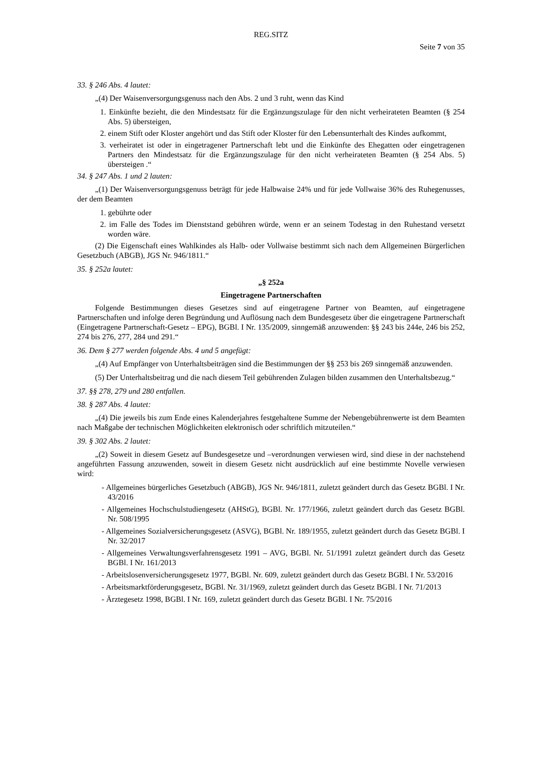REG.SITZ
Seite 7 von 35
33. § 246 Abs. 4 lautet:
„(4) Der Waisenversorgungsgenuss nach den Abs. 2 und 3 ruht, wenn das Kind
1. Einkünfte bezieht, die den Mindestsatz für die Ergänzungszulage für den nicht verheirateten Beamten (§ 254 Abs. 5) übersteigen,
2. einem Stift oder Kloster angehört und das Stift oder Kloster für den Lebensunterhalt des Kindes aufkommt,
3. verheiratet ist oder in eingetragener Partnerschaft lebt und die Einkünfte des Ehegatten oder eingetragenen Partners den Mindestsatz für die Ergänzungszulage für den nicht verheirateten Beamten (§ 254 Abs. 5) übersteigen .“
34. § 247 Abs. 1 und 2 lauten:
„(1) Der Waisenversorgungsgenuss beträgt für jede Halbwaise 24% und für jede Vollwaise 36% des Ruhegenusses, der dem Beamten
1. gebührte oder
2. im Falle des Todes im Dienststand gebühren würde, wenn er an seinem Todestag in den Ruhestand versetzt worden wäre.
(2) Die Eigenschaft eines Wahlkindes als Halb- oder Vollwaise bestimmt sich nach dem Allgemeinen Bürgerlichen Gesetzbuch (ABGB), JGS Nr. 946/1811.“
35. § 252a lautet:
„§ 252a
Eingetragene Partnerschaften
Folgende Bestimmungen dieses Gesetzes sind auf eingetragene Partner von Beamten, auf eingetragene Partnerschaften und infolge deren Begründung und Auflösung nach dem Bundesgesetz über die eingetragene Partnerschaft (Eingetragene Partnerschaft-Gesetz – EPG), BGBl. I Nr. 135/2009, sinngemäß anzuwenden: §§ 243 bis 244e, 246 bis 252, 274 bis 276, 277, 284 und 291.“
36. Dem § 277 werden folgende Abs. 4 und 5 angefügt:
„(4) Auf Empfänger von Unterhaltsbeiträgen sind die Bestimmungen der §§ 253 bis 269 sinngemäß anzuwenden.
(5) Der Unterhaltsbeitrag und die nach diesem Teil gebührenden Zulagen bilden zusammen den Unterhaltsbezug.“
37. §§ 278, 279 und 280 entfallen.
38. § 287 Abs. 4 lautet:
„(4) Die jeweils bis zum Ende eines Kalenderjahres festgehaltene Summe der Nebengebührenwerte ist dem Beamten nach Maßgabe der technischen Möglichkeiten elektronisch oder schriftlich mitzuteilen.“
39. § 302 Abs. 2 lautet:
„(2) Soweit in diesem Gesetz auf Bundesgesetze und –verordnungen verwiesen wird, sind diese in der nachstehend angeführten Fassung anzuwenden, soweit in diesem Gesetz nicht ausdrücklich auf eine bestimmte Novelle verwiesen wird:
- Allgemeines bürgerliches Gesetzbuch (ABGB), JGS Nr. 946/1811, zuletzt geändert durch das Gesetz BGBl. I Nr. 43/2016
- Allgemeines Hochschulstudiengesetz (AHStG), BGBl. Nr. 177/1966, zuletzt geändert durch das Gesetz BGBl. Nr. 508/1995
- Allgemeines Sozialversicherungsgesetz (ASVG), BGBl. Nr. 189/1955, zuletzt geändert durch das Gesetz BGBl. I Nr. 32/2017
- Allgemeines Verwaltungsverfahrensgesetz 1991 – AVG, BGBl. Nr. 51/1991 zuletzt geändert durch das Gesetz BGBl. I Nr. 161/2013
- Arbeitslosenversicherungsgesetz 1977, BGBl. Nr. 609, zuletzt geändert durch das Gesetz BGBl. I Nr. 53/2016
- Arbeitsmarktförderungsgesetz, BGBl. Nr. 31/1969, zuletzt geändert durch das Gesetz BGBl. I Nr. 71/2013
- Ärztegesetz 1998, BGBl. I Nr. 169, zuletzt geändert durch das Gesetz BGBl. I Nr. 75/2016